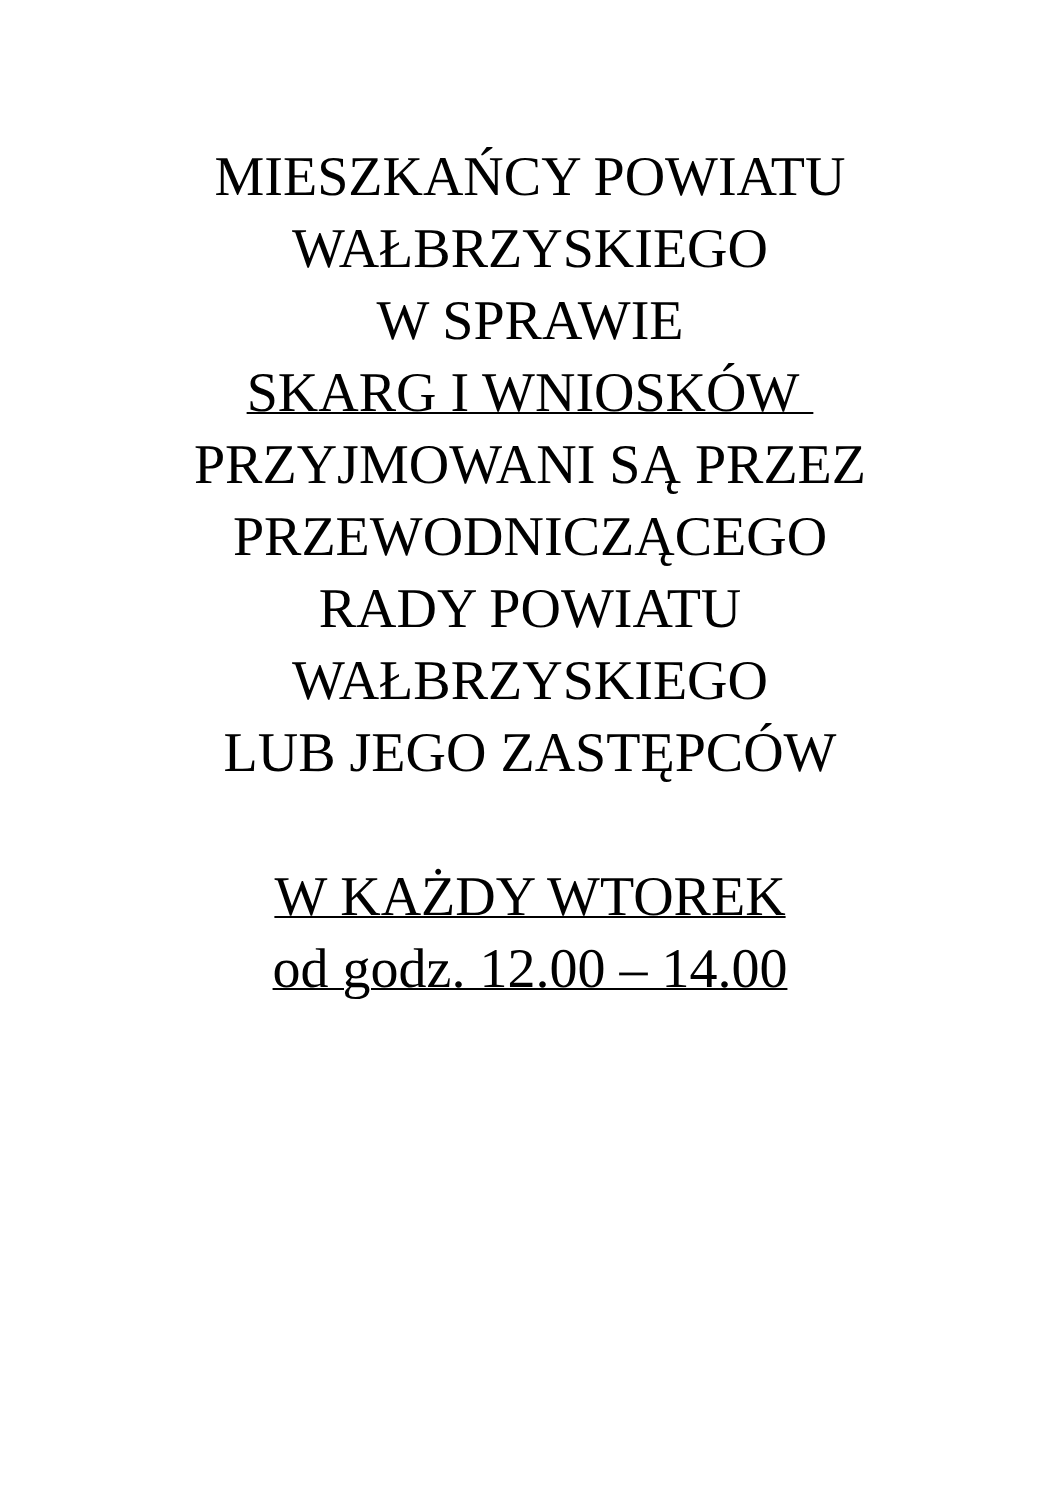MIESZKAŃCY POWIATU
WAŁBRZYSKIEGO
W SPRAWIE
SKARG I WNIOSKÓW
PRZYJMOWANI SĄ PRZEZ
PRZEWODNICZĄCEGO
RADY POWIATU
WAŁBRZYSKIEGO
LUB JEGO ZASTĘPCÓW
W KAŻDY WTOREK
od godz. 12.00 – 14.00